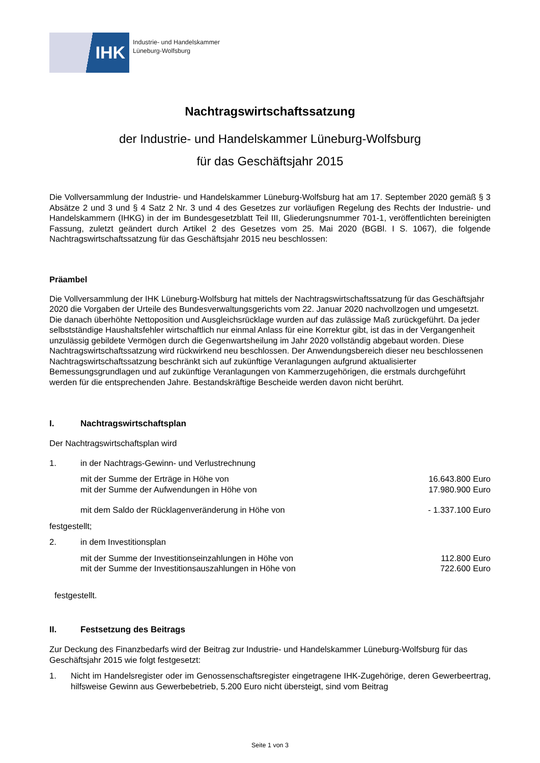IHK
Industrie- und Handelskammer
Lüneburg-Wolfsburg
Nachtragswirtschaftssatzung
der Industrie- und Handelskammer Lüneburg-Wolfsburg
für das Geschäftsjahr 2015
Die Vollversammlung der Industrie- und Handelskammer Lüneburg-Wolfsburg hat am 17. September 2020 gemäß § 3 Absätze 2 und 3 und § 4 Satz 2 Nr. 3 und 4 des Gesetzes zur vorläufigen Regelung des Rechts der Industrie- und Handelskammern (IHKG) in der im Bundesgesetzblatt Teil III, Gliederungsnummer 701-1, veröffentlichten bereinigten Fassung, zuletzt geändert durch Artikel 2 des Gesetzes vom 25. Mai 2020 (BGBl. I S. 1067), die folgende Nachtragswirtschaftssatzung für das Geschäftsjahr 2015 neu beschlossen:
Präambel
Die Vollversammlung der IHK Lüneburg-Wolfsburg hat mittels der Nachtragswirtschaftssatzung für das Geschäftsjahr 2020 die Vorgaben der Urteile des Bundesverwaltungsgerichts vom 22. Januar 2020 nachvollzogen und umgesetzt. Die danach überhöhte Nettoposition und Ausgleichsrücklage wurden auf das zulässige Maß zurückgeführt. Da jeder selbstständige Haushaltsfehler wirtschaftlich nur einmal Anlass für eine Korrektur gibt, ist das in der Vergangenheit unzulässig gebildete Vermögen durch die Gegenwartsheilung im Jahr 2020 vollständig abgebaut worden. Diese Nachtragswirtschaftssatzung wird rückwirkend neu beschlossen. Der Anwendungsbereich dieser neu beschlossenen Nachtragswirtschaftssatzung beschränkt sich auf zukünftige Veranlagungen aufgrund aktualisierter Bemessungsgrundlagen und auf zukünftige Veranlagungen von Kammerzugehörigen, die erstmals durchgeführt werden für die entsprechenden Jahre. Bestandskräftige Bescheide werden davon nicht berührt.
I. Nachtragswirtschaftsplan
Der Nachtragswirtschaftsplan wird
1. in der Nachtrags-Gewinn- und Verlustrechnung
mit der Summe der Erträge in Höhe von 16.643.800 Euro
mit der Summe der Aufwendungen in Höhe von 17.980.900 Euro
mit dem Saldo der Rücklagenveränderung in Höhe von - 1.337.100 Euro
festgestellt;
2. in dem Investitionsplan
mit der Summe der Investitionseinzahlungen in Höhe von 112.800 Euro
mit der Summe der Investitionsauszahlungen in Höhe von 722.600 Euro
festgestellt.
II. Festsetzung des Beitrags
Zur Deckung des Finanzbedarfs wird der Beitrag zur Industrie- und Handelskammer Lüneburg-Wolfsburg für das Geschäftsjahr 2015 wie folgt festgesetzt:
1. Nicht im Handelsregister oder im Genossenschaftsregister eingetragene IHK-Zugehörige, deren Gewerbeertrag, hilfsweise Gewinn aus Gewerbebetrieb, 5.200 Euro nicht übersteigt, sind vom Beitrag
Seite 1 von 3